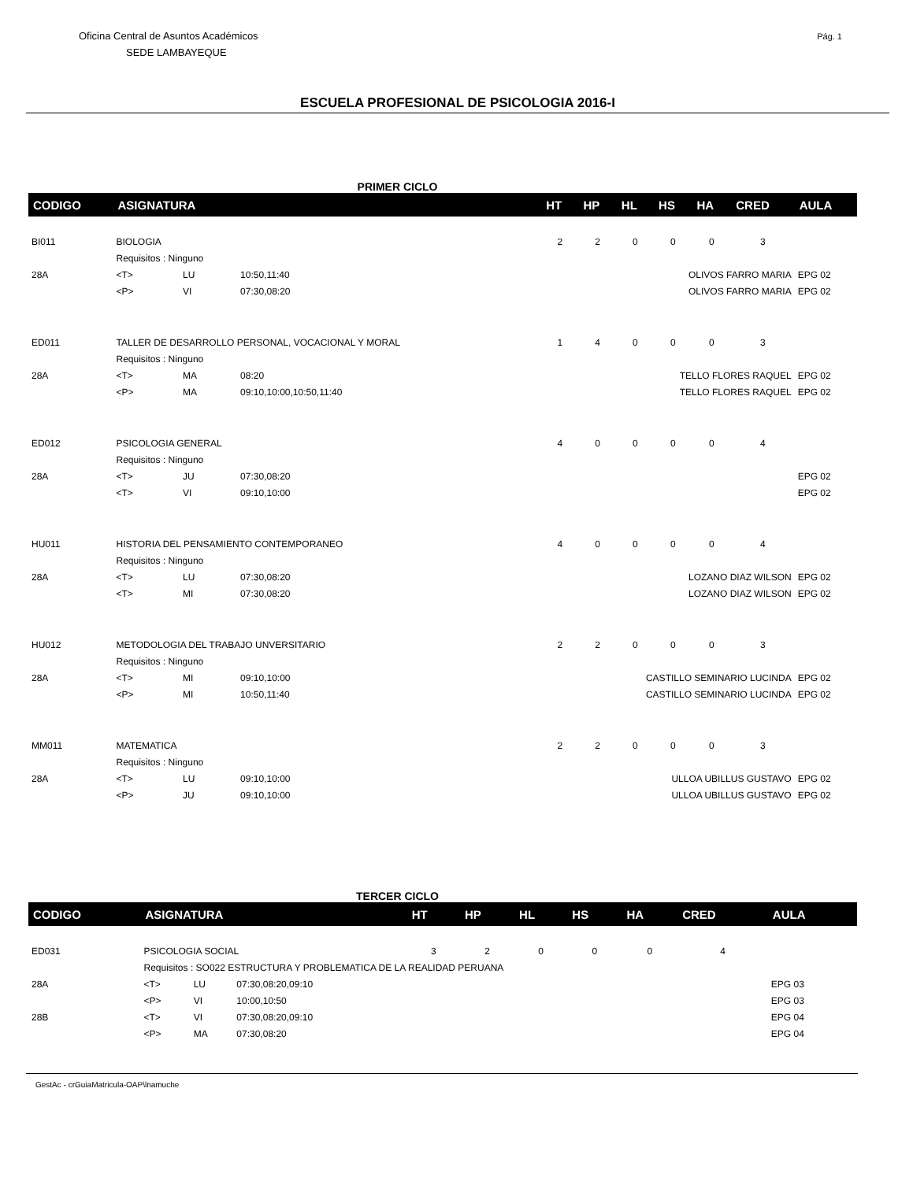Oficina Central de Asuntos Académicos
SEDE LAMBAYEQUE
Pág. 1
ESCUELA PROFESIONAL DE PSICOLOGIA 2016-I
PRIMER CICLO
| CODIGO | ASIGNATURA | | | | HT | HP | HL | HS | HA | CRED | AULA |
| --- | --- | --- | --- | --- | --- | --- | --- | --- | --- | --- | --- |
| BI011 | BIOLOGIA | | | | 2 | 2 | 0 | 0 | 0 | 3 | |
| | Requisitos : Ninguno | | | | | | | | | | |
| 28A | <T> | LU | 10:50,11:40 | OLIVOS FARRO MARIA | | | | | | | EPG 02 |
| | <P> | VI | 07:30,08:20 | OLIVOS FARRO MARIA | | | | | | | EPG 02 |
| ED011 | TALLER DE DESARROLLO PERSONAL, VOCACIONAL Y MORAL | | | | 1 | 4 | 0 | 0 | 0 | 3 | |
| | Requisitos : Ninguno | | | | | | | | | | |
| 28A | <T> | MA | 08:20 | TELLO FLORES RAQUEL | | | | | | | EPG 02 |
| | <P> | MA | 09:10,10:00,10:50,11:40 | TELLO FLORES RAQUEL | | | | | | | EPG 02 |
| ED012 | PSICOLOGIA GENERAL | | | | 4 | 0 | 0 | 0 | 0 | 4 | |
| | Requisitos : Ninguno | | | | | | | | | | |
| 28A | <T> | JU | 07:30,08:20 | | | | | | | | EPG 02 |
| | <T> | VI | 09:10,10:00 | | | | | | | | EPG 02 |
| HU011 | HISTORIA DEL PENSAMIENTO CONTEMPORANEO | | | | 4 | 0 | 0 | 0 | 0 | 4 | |
| | Requisitos : Ninguno | | | | | | | | | | |
| 28A | <T> | LU | 07:30,08:20 | LOZANO DIAZ WILSON | | | | | | | EPG 02 |
| | <T> | MI | 07:30,08:20 | LOZANO DIAZ WILSON | | | | | | | EPG 02 |
| HU012 | METODOLOGIA DEL TRABAJO UNVERSITARIO | | | | 2 | 2 | 0 | 0 | 0 | 3 | |
| | Requisitos : Ninguno | | | | | | | | | | |
| 28A | <T> | MI | 09:10,10:00 | CASTILLO SEMINARIO LUCINDA | | | | | | | EPG 02 |
| | <P> | MI | 10:50,11:40 | CASTILLO SEMINARIO LUCINDA | | | | | | | EPG 02 |
| MM011 | MATEMATICA | | | | 2 | 2 | 0 | 0 | 0 | 3 | |
| | Requisitos : Ninguno | | | | | | | | | | |
| 28A | <T> | LU | 09:10,10:00 | ULLOA UBILLUS GUSTAVO | | | | | | | EPG 02 |
| | <P> | JU | 09:10,10:00 | ULLOA UBILLUS GUSTAVO | | | | | | | EPG 02 |
TERCER CICLO
| CODIGO | ASIGNATURA | | | | HT | HP | HL | HS | HA | CRED | AULA |
| --- | --- | --- | --- | --- | --- | --- | --- | --- | --- | --- | --- |
| ED031 | PSICOLOGIA SOCIAL | | | | 3 | 2 | 0 | 0 | 0 | 4 | |
| | Requisitos : SO022 ESTRUCTURA Y PROBLEMATICA DE LA REALIDAD PERUANA | | | | | | | | | | |
| 28A | <T> | LU | 07:30,08:20,09:10 | | | | | | | | EPG 03 |
| | <P> | VI | 10:00,10:50 | | | | | | | | EPG 03 |
| 28B | <T> | VI | 07:30,08:20,09:10 | | | | | | | | EPG 04 |
| | <P> | MA | 07:30,08:20 | | | | | | | | EPG 04 |
GestAc - crGuiaMatricula-OAP\lnamuche